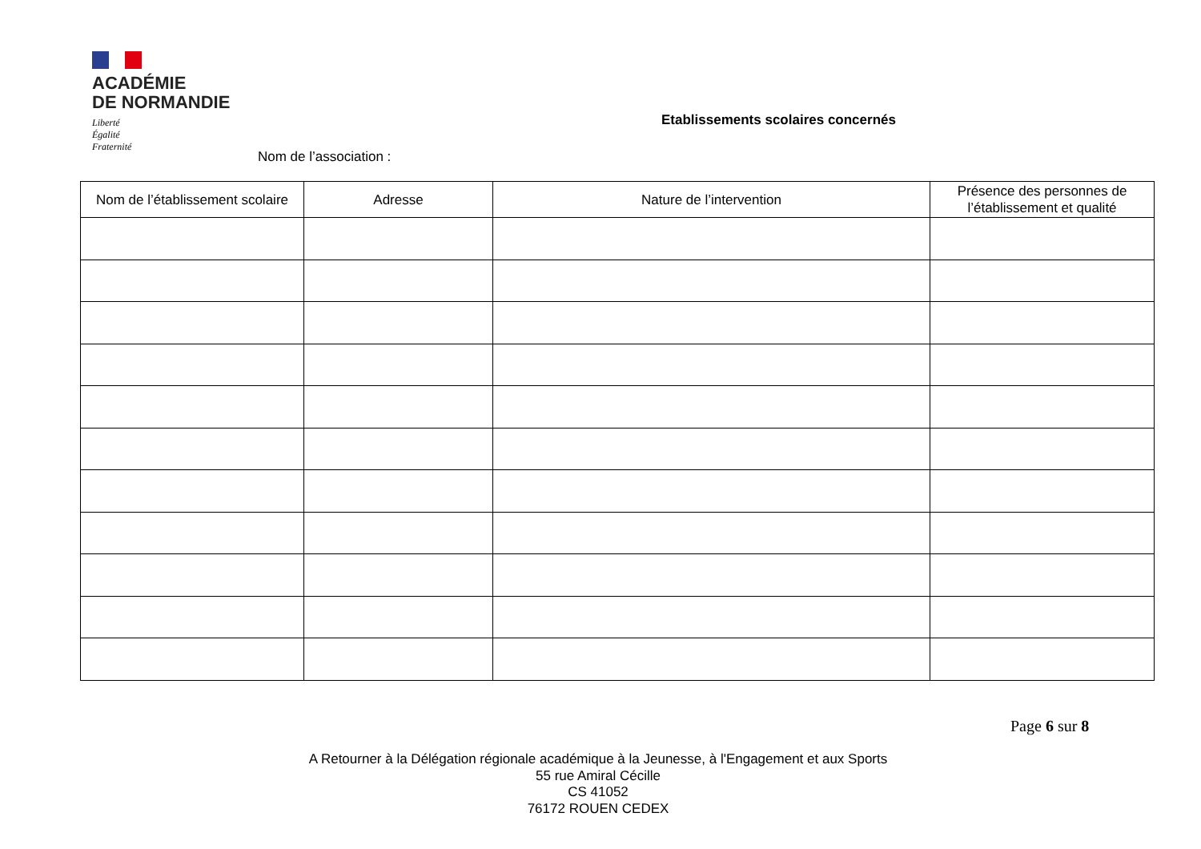ACADÉMIE
DE NORMANDIE
Liberté
Égalité
Fraternité
Etablissements scolaires concernés
Nom de l’association :
| Nom de l’établissement scolaire | Adresse | Nature de l’intervention | Présence des personnes de l’établissement et qualité |
| --- | --- | --- | --- |
Page 6 sur 8
A Retourner à la Délégation régionale académique à la Jeunesse, à l'Engagement et aux Sports
55 rue Amiral Cécille
CS 41052
76172 ROUEN CEDEX